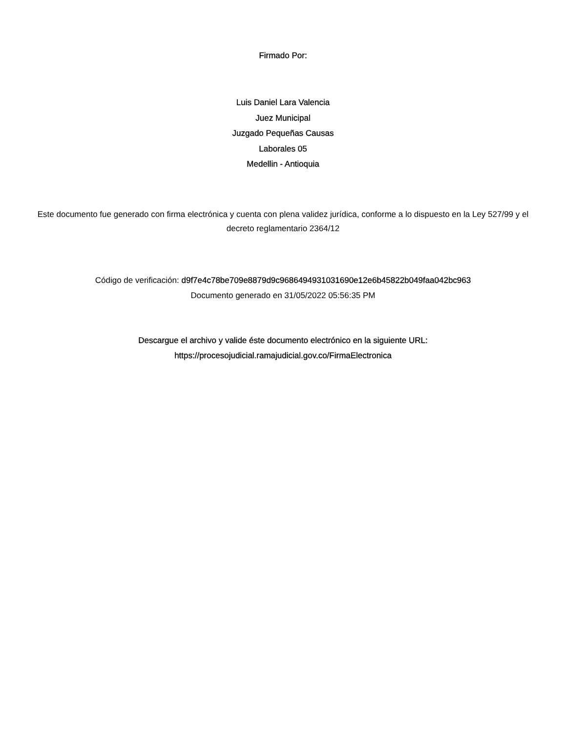Firmado Por:
Luis Daniel Lara Valencia
Juez Municipal
Juzgado Pequeñas Causas
Laborales 05
Medellin - Antioquia
Este documento fue generado con firma electrónica y cuenta con plena validez jurídica, conforme a lo dispuesto en la Ley 527/99 y el decreto reglamentario 2364/12
Código de verificación: d9f7e4c78be709e8879d9c9686494931031690e12e6b45822b049faa042bc963
Documento generado en 31/05/2022 05:56:35 PM
Descargue el archivo y valide éste documento electrónico en la siguiente URL:
https://procesojudicial.ramajudicial.gov.co/FirmaElectronica